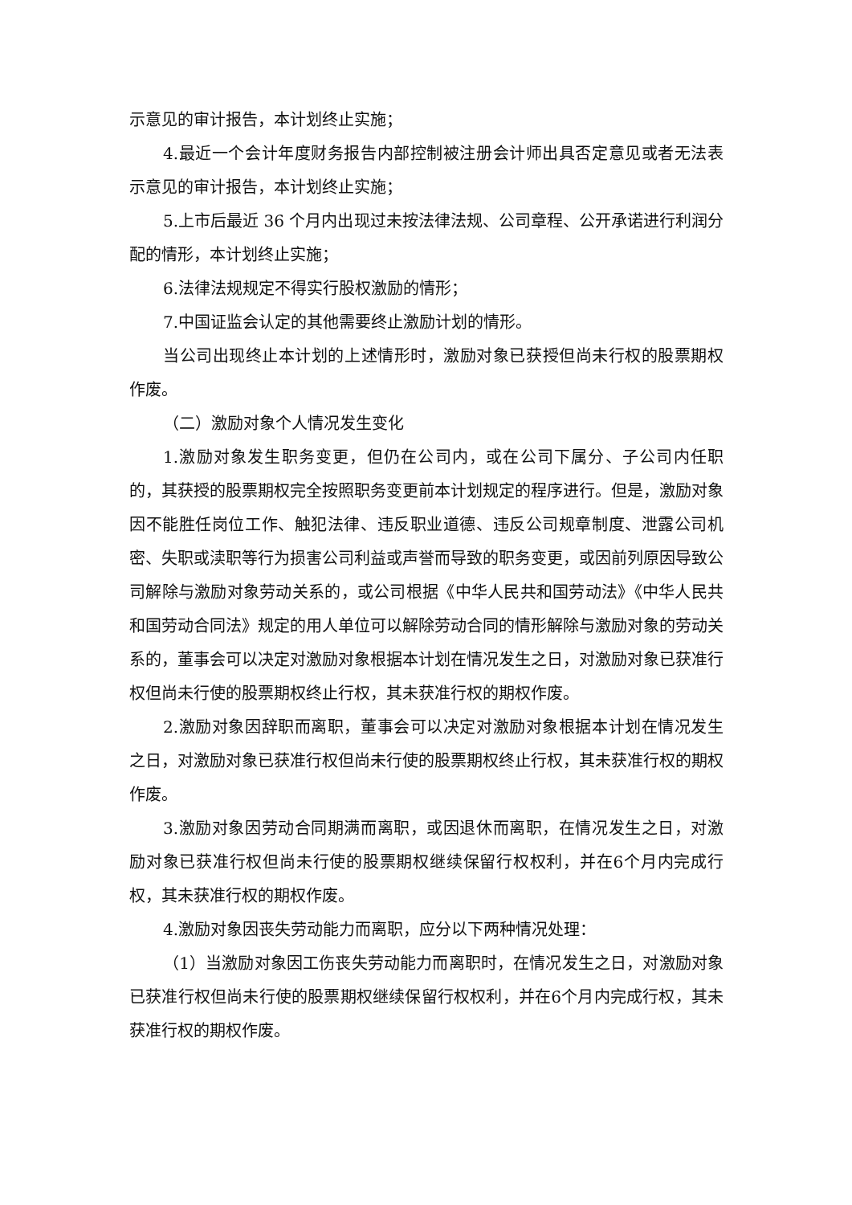示意见的审计报告，本计划终止实施；
4.最近一个会计年度财务报告内部控制被注册会计师出具否定意见或者无法表示意见的审计报告，本计划终止实施；
5.上市后最近 36 个月内出现过未按法律法规、公司章程、公开承诺进行利润分配的情形，本计划终止实施；
6.法律法规规定不得实行股权激励的情形；
7.中国证监会认定的其他需要终止激励计划的情形。
当公司出现终止本计划的上述情形时，激励对象已获授但尚未行权的股票期权作废。
（二）激励对象个人情况发生变化
1.激励对象发生职务变更，但仍在公司内，或在公司下属分、子公司内任职的，其获授的股票期权完全按照职务变更前本计划规定的程序进行。但是，激励对象因不能胜任岗位工作、触犯法律、违反职业道德、违反公司规章制度、泄露公司机密、失职或渎职等行为损害公司利益或声誉而导致的职务变更，或因前列原因导致公司解除与激励对象劳动关系的，或公司根据《中华人民共和国劳动法》《中华人民共和国劳动合同法》规定的用人单位可以解除劳动合同的情形解除与激励对象的劳动关系的，董事会可以决定对激励对象根据本计划在情况发生之日，对激励对象已获准行权但尚未行使的股票期权终止行权，其未获准行权的期权作废。
2.激励对象因辞职而离职，董事会可以决定对激励对象根据本计划在情况发生之日，对激励对象已获准行权但尚未行使的股票期权终止行权，其未获准行权的期权作废。
3.激励对象因劳动合同期满而离职，或因退休而离职，在情况发生之日，对激励对象已获准行权但尚未行使的股票期权继续保留行权权利，并在6个月内完成行权，其未获准行权的期权作废。
4.激励对象因丧失劳动能力而离职，应分以下两种情况处理：
（1）当激励对象因工伤丧失劳动能力而离职时，在情况发生之日，对激励对象已获准行权但尚未行使的股票期权继续保留行权权利，并在6个月内完成行权，其未获准行权的期权作废。